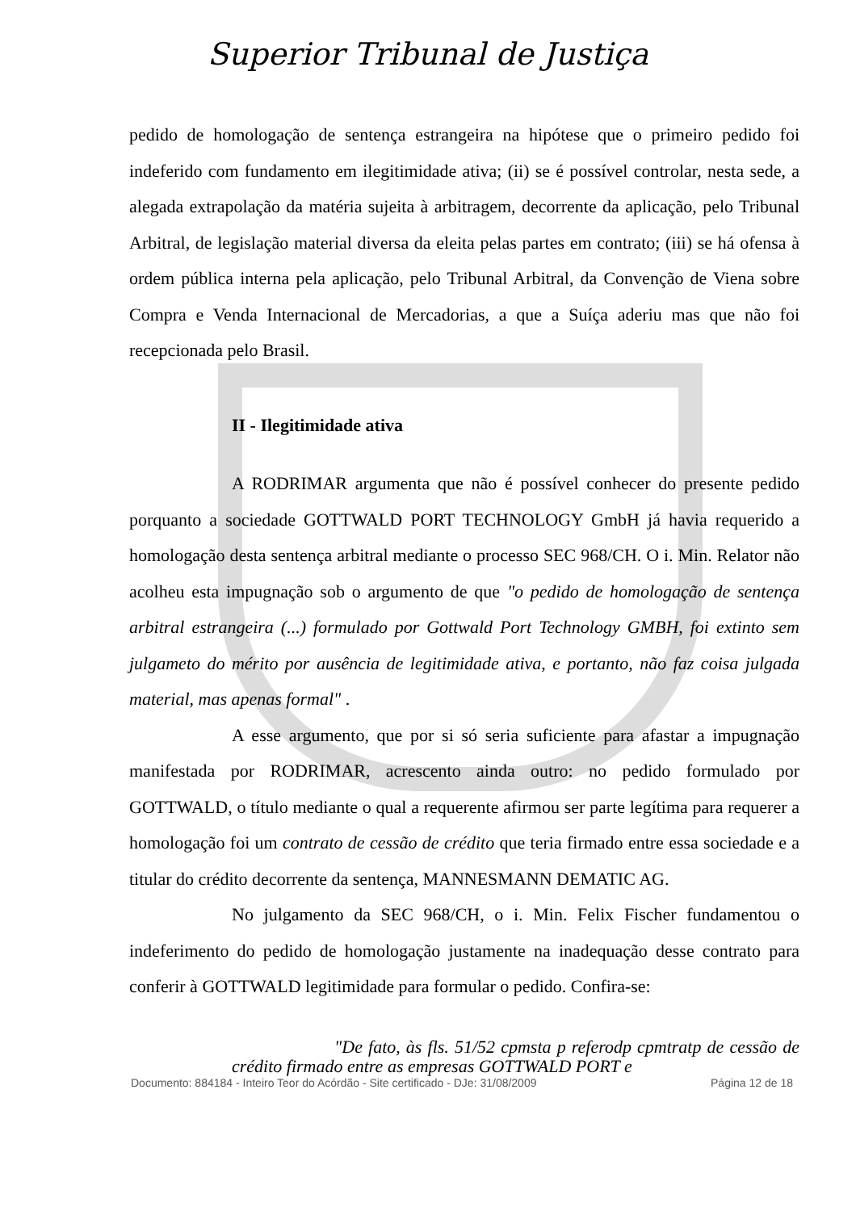Superior Tribunal de Justiça
pedido de homologação de sentença estrangeira na hipótese que o primeiro pedido foi indeferido com fundamento em ilegitimidade ativa; (ii) se é possível controlar, nesta sede, a alegada extrapolação da matéria sujeita à arbitragem, decorrente da aplicação, pelo Tribunal Arbitral, de legislação material diversa da eleita pelas partes em contrato; (iii) se há ofensa à ordem pública interna pela aplicação, pelo Tribunal Arbitral, da Convenção de Viena sobre Compra e Venda Internacional de Mercadorias, a que a Suíça aderiu mas que não foi recepcionada pelo Brasil.
II - Ilegitimidade ativa
A RODRIMAR argumenta que não é possível conhecer do presente pedido porquanto a sociedade GOTTWALD PORT TECHNOLOGY GmbH já havia requerido a homologação desta sentença arbitral mediante o processo SEC 968/CH. O i. Min. Relator não acolheu esta impugnação sob o argumento de que "o pedido de homologação de sentença arbitral estrangeira (...) formulado por Gottwald Port Technology GMBH, foi extinto sem julgameto do mérito por ausência de legitimidade ativa, e portanto, não faz coisa julgada material, mas apenas formal" .
A esse argumento, que por si só seria suficiente para afastar a impugnação manifestada por RODRIMAR, acrescento ainda outro: no pedido formulado por GOTTWALD, o título mediante o qual a requerente afirmou ser parte legítima para requerer a homologação foi um contrato de cessão de crédito que teria firmado entre essa sociedade e a titular do crédito decorrente da sentença, MANNESMANN DEMATIC AG.
No julgamento da SEC 968/CH, o i. Min. Felix Fischer fundamentou o indeferimento do pedido de homologação justamente na inadequação desse contrato para conferir à GOTTWALD legitimidade para formular o pedido. Confira-se:
"De fato, às fls. 51/52 cpmsta p referodp cpmtratp de cessão de crédito firmado entre as empresas GOTTWALD PORT e
Documento: 884184 - Inteiro Teor do Acórdão - Site certificado - DJe: 31/08/2009 Página 12 de 18